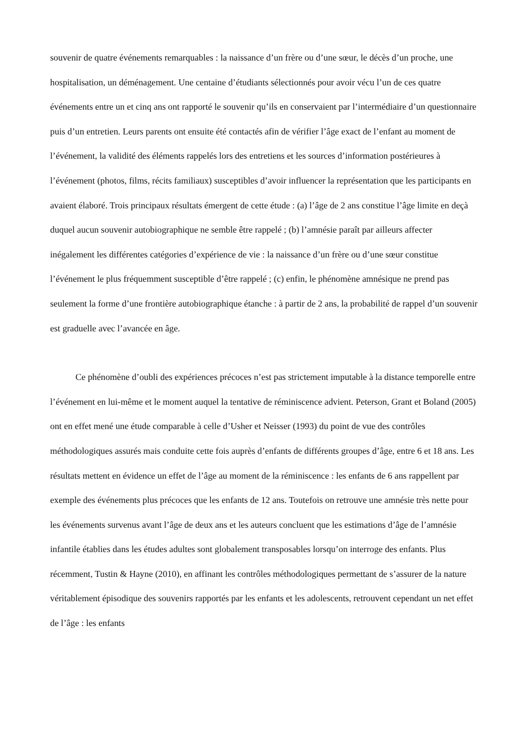souvenir de quatre événements remarquables : la naissance d’un frère ou d’une sœur, le décès d’un proche, une hospitalisation, un déménagement. Une centaine d’étudiants sélectionnés pour avoir vécu l’un de ces quatre événements entre un et cinq ans ont rapporté le souvenir qu’ils en conservaient par l’intermédiaire d’un questionnaire puis d’un entretien. Leurs parents ont ensuite été contactés afin de vérifier l’âge exact de l’enfant au moment de l’événement, la validité des éléments rappelés lors des entretiens et les sources d’information postérieures à l’événement (photos, films, récits familiaux) susceptibles d’avoir influencer la représentation que les participants en avaient élaboré. Trois principaux résultats émergent de cette étude : (a) l’âge de 2 ans constitue l’âge limite en deçà duquel aucun souvenir autobiographique ne semble être rappelé ; (b) l’amnésie paraît par ailleurs affecter inégalement les différentes catégories d’expérience de vie : la naissance d’un frère ou d’une sœur constitue l’événement le plus fréquemment susceptible d’être rappelé ; (c) enfin, le phénomène amnésique ne prend pas seulement la forme d’une frontière autobiographique étanche : à partir de 2 ans, la probabilité de rappel d’un souvenir est graduelle avec l’avancée en âge.
Ce phénomène d’oubli des expériences précoces n’est pas strictement imputable à la distance temporelle entre l’événement en lui-même et le moment auquel la tentative de réminiscence advient. Peterson, Grant et Boland (2005) ont en effet mené une étude comparable à celle d’Usher et Neisser (1993) du point de vue des contrôles méthodologiques assurés mais conduite cette fois auprès d’enfants de différents groupes d’âge, entre 6 et 18 ans. Les résultats mettent en évidence un effet de l’âge au moment de la réminiscence : les enfants de 6 ans rappellent par exemple des événements plus précoces que les enfants de 12 ans. Toutefois on retrouve une amnésie très nette pour les événements survenus avant l’âge de deux ans et les auteurs concluent que les estimations d’âge de l’amnésie infantile établies dans les études adultes sont globalement transposables lorsqu’on interroge des enfants. Plus récemment, Tustin & Hayne (2010), en affinant les contrôles méthodologiques permettant de s’assurer de la nature véritablement épisodique des souvenirs rapportés par les enfants et les adolescents, retrouvent cependant un net effet de l’âge : les enfants